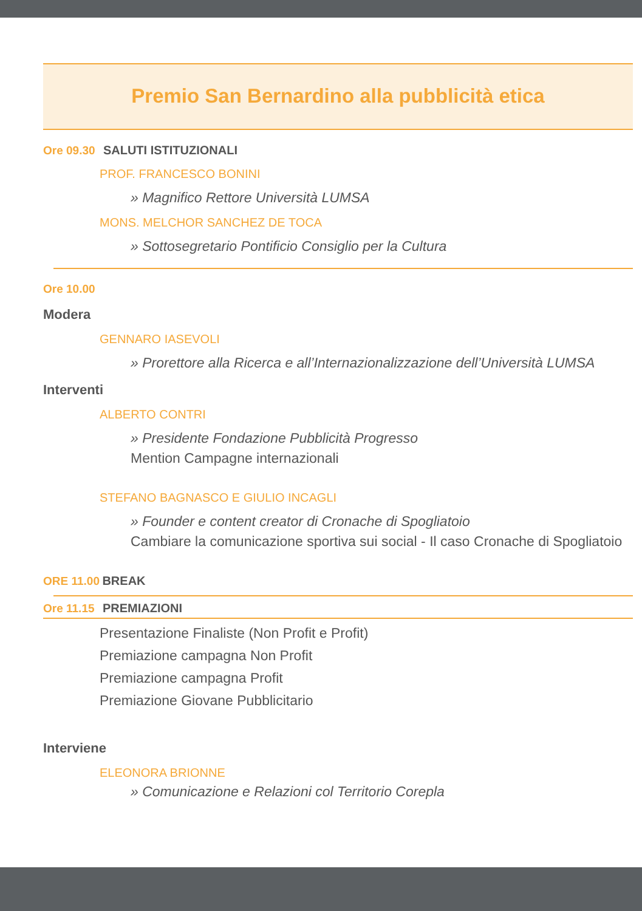Premio San Bernardino alla pubblicità etica
Ore 09.30 SALUTI ISTITUZIONALI
PROF. FRANCESCO BONINI
» Magnifico Rettore Università LUMSA
MONS. MELCHOR SANCHEZ DE TOCA
» Sottosegretario Pontificio Consiglio per la Cultura
Ore 10.00
Modera
GENNARO IASEVOLI
» Prorettore alla Ricerca e all’Internazionalizzazione dell’Università LUMSA
Interventi
ALBERTO CONTRI
» Presidente Fondazione Pubblicità Progresso
Mention Campagne internazionali
STEFANO BAGNASCO E GIULIO INCAGLI
» Founder e content creator di Cronache di Spogliatoio
Cambiare la comunicazione sportiva sui social - Il caso Cronache di Spogliatoio
ORE 11.00 BREAK
Ore 11.15 PREMIAZIONI
Presentazione Finaliste (Non Profit e Profit)
Premiazione campagna Non Profit
Premiazione campagna Profit
Premiazione Giovane Pubblicitario
Interviene
ELEONORA BRIONNE
» Comunicazione e Relazioni col Territorio Corepla